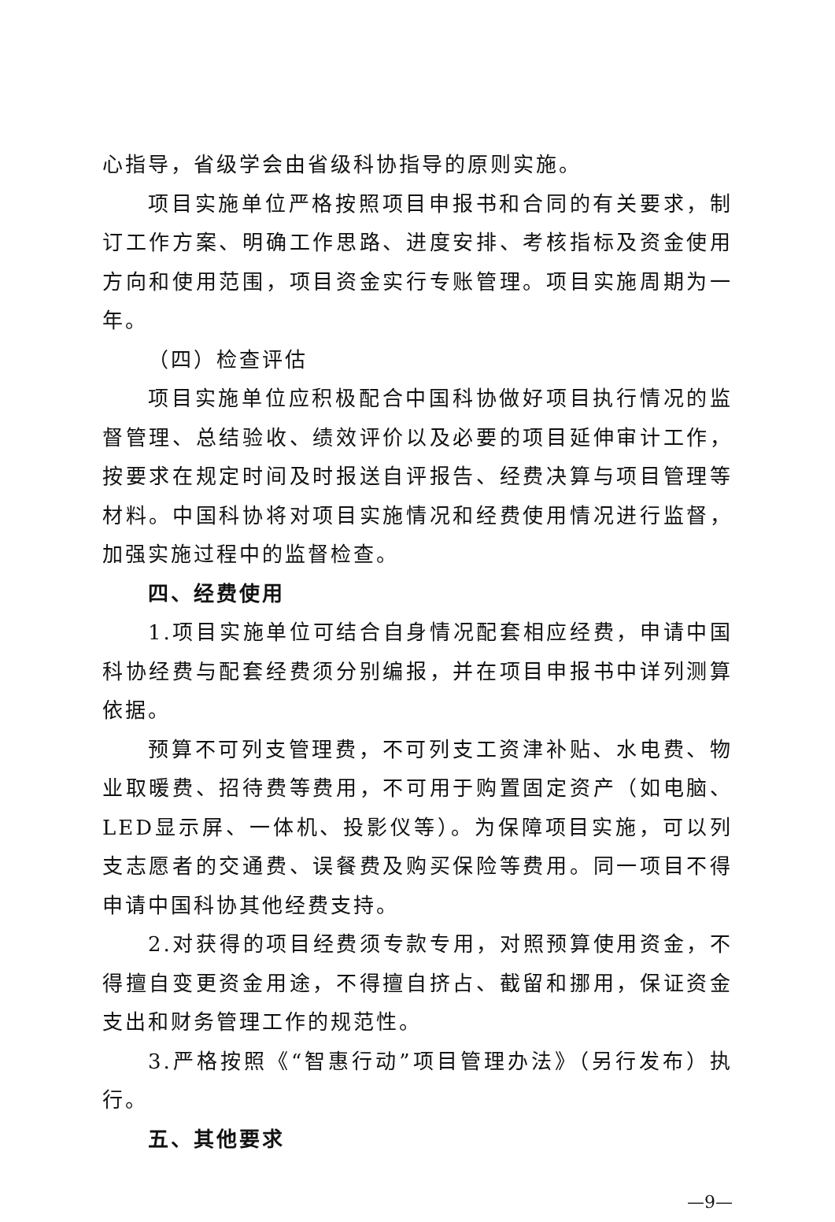心指导，省级学会由省级科协指导的原则实施。
项目实施单位严格按照项目申报书和合同的有关要求，制订工作方案、明确工作思路、进度安排、考核指标及资金使用方向和使用范围，项目资金实行专账管理。项目实施周期为一年。
（四）检查评估
项目实施单位应积极配合中国科协做好项目执行情况的监督管理、总结验收、绩效评价以及必要的项目延伸审计工作，按要求在规定时间及时报送自评报告、经费决算与项目管理等材料。中国科协将对项目实施情况和经费使用情况进行监督，加强实施过程中的监督检查。
四、经费使用
1.项目实施单位可结合自身情况配套相应经费，申请中国科协经费与配套经费须分别编报，并在项目申报书中详列测算依据。
预算不可列支管理费，不可列支工资津补贴、水电费、物业取暖费、招待费等费用，不可用于购置固定资产（如电脑、LED显示屏、一体机、投影仪等）。为保障项目实施，可以列支志愿者的交通费、误餐费及购买保险等费用。同一项目不得申请中国科协其他经费支持。
2.对获得的项目经费须专款专用，对照预算使用资金，不得擅自变更资金用途，不得擅自挤占、截留和挪用，保证资金支出和财务管理工作的规范性。
3.严格按照《“智惠行动”项目管理办法》（另行发布）执行。
五、其他要求
—9—